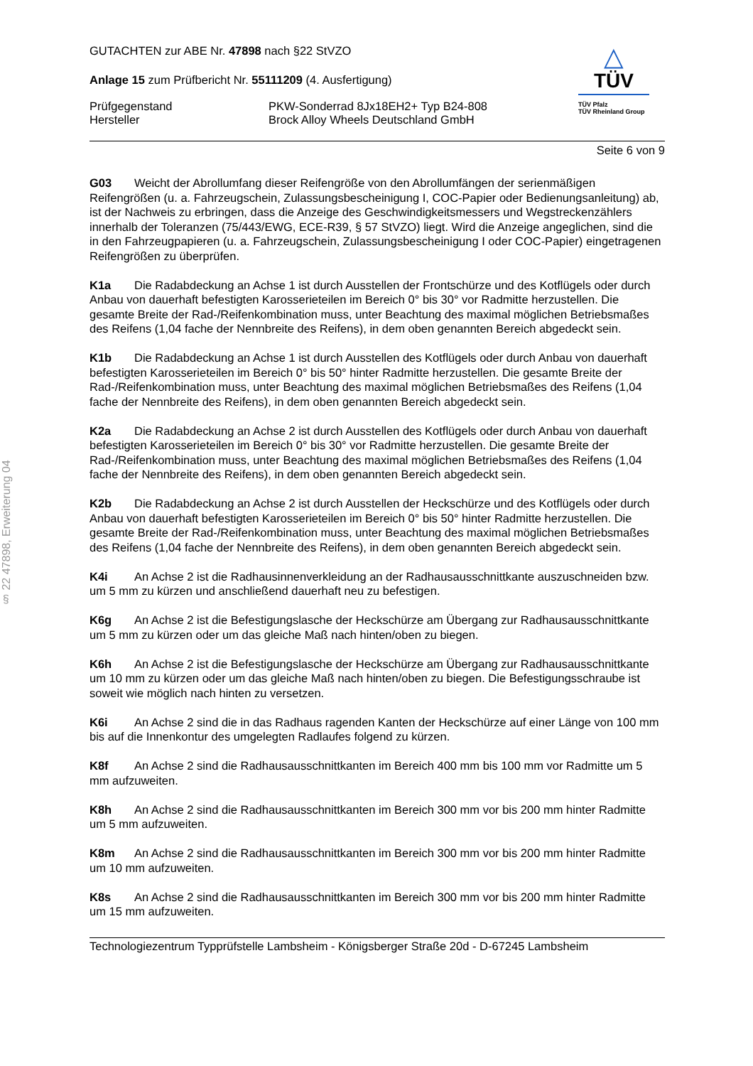§ 22 47898, Erweiterung 04
△
TÜV
TÜV Pfalz
TÜV Rheinland Group
GUTACHTEN zur ABE Nr. 47898 nach §22 StVZO
Anlage 15 zum Prüfbericht Nr. 55111209 (4. Ausfertigung)
Prüfgegenstand PKW-Sonderrad 8Jx18EH2+ Typ B24-808
Hersteller Brock Alloy Wheels Deutschland GmbH
Seite 6 von 9
G03 Weicht der Abrollumfang dieser Reifengröße von den Abrollumfängen der serienmäßigen Reifengrößen (u. a. Fahrzeugschein, Zulassungsbescheinigung I, COC-Papier oder Bedienungsanleitung) ab, ist der Nachweis zu erbringen, dass die Anzeige des Geschwindigkeitsmessers und Wegstreckenzählers innerhalb der Toleranzen (75/443/EWG, ECE-R39, § 57 StVZO) liegt. Wird die Anzeige angeglichen, sind die in den Fahrzeugpapieren (u. a. Fahrzeugschein, Zulassungsbescheinigung I oder COC-Papier) eingetragenen Reifengrößen zu überprüfen.
K1a Die Radabdeckung an Achse 1 ist durch Ausstellen der Frontschürze und des Kotflügels oder durch Anbau von dauerhaft befestigten Karosserieteilen im Bereich 0° bis 30° vor Radmitte herzustellen. Die gesamte Breite der Rad-/Reifenkombination muss, unter Beachtung des maximal möglichen Betriebsmaßes des Reifens (1,04 fache der Nennbreite des Reifens), in dem oben genannten Bereich abgedeckt sein.
K1b Die Radabdeckung an Achse 1 ist durch Ausstellen des Kotflügels oder durch Anbau von dauerhaft befestigten Karosserieteilen im Bereich 0° bis 50° hinter Radmitte herzustellen. Die gesamte Breite der Rad-/Reifenkombination muss, unter Beachtung des maximal möglichen Betriebsmaßes des Reifens (1,04 fache der Nennbreite des Reifens), in dem oben genannten Bereich abgedeckt sein.
K2a Die Radabdeckung an Achse 2 ist durch Ausstellen des Kotflügels oder durch Anbau von dauerhaft befestigten Karosserieteilen im Bereich 0° bis 30° vor Radmitte herzustellen. Die gesamte Breite der Rad-/Reifenkombination muss, unter Beachtung des maximal möglichen Betriebsmaßes des Reifens (1,04 fache der Nennbreite des Reifens), in dem oben genannten Bereich abgedeckt sein.
K2b Die Radabdeckung an Achse 2 ist durch Ausstellen der Heckschürze und des Kotflügels oder durch Anbau von dauerhaft befestigten Karosserieteilen im Bereich 0° bis 50° hinter Radmitte herzustellen. Die gesamte Breite der Rad-/Reifenkombination muss, unter Beachtung des maximal möglichen Betriebsmaßes des Reifens (1,04 fache der Nennbreite des Reifens), in dem oben genannten Bereich abgedeckt sein.
K4i An Achse 2 ist die Radhausinnenverkleidung an der Radhausausschnittkante auszuschneiden bzw. um 5 mm zu kürzen und anschließend dauerhaft neu zu befestigen.
K6g An Achse 2 ist die Befestigungslasche der Heckschürze am Übergang zur Radhausausschnittkante um 5 mm zu kürzen oder um das gleiche Maß nach hinten/oben zu biegen.
K6h An Achse 2 ist die Befestigungslasche der Heckschürze am Übergang zur Radhausausschnittkante um 10 mm zu kürzen oder um das gleiche Maß nach hinten/oben zu biegen. Die Befestigungsschraube ist soweit wie möglich nach hinten zu versetzen.
K6i An Achse 2 sind die in das Radhaus ragenden Kanten der Heckschürze auf einer Länge von 100 mm bis auf die Innenkontur des umgelegten Radlaufes folgend zu kürzen.
K8f An Achse 2 sind die Radhausausschnittkanten im Bereich 400 mm bis 100 mm vor Radmitte um 5 mm aufzuweiten.
K8h An Achse 2 sind die Radhausausschnittkanten im Bereich 300 mm vor bis 200 mm hinter Radmitte um 5 mm aufzuweiten.
K8m An Achse 2 sind die Radhausausschnittkanten im Bereich 300 mm vor bis 200 mm hinter Radmitte um 10 mm aufzuweiten.
K8s An Achse 2 sind die Radhausausschnittkanten im Bereich 300 mm vor bis 200 mm hinter Radmitte um 15 mm aufzuweiten.
Technologiezentrum Typprüfstelle Lambsheim - Königsberger Straße 20d - D-67245 Lambsheim